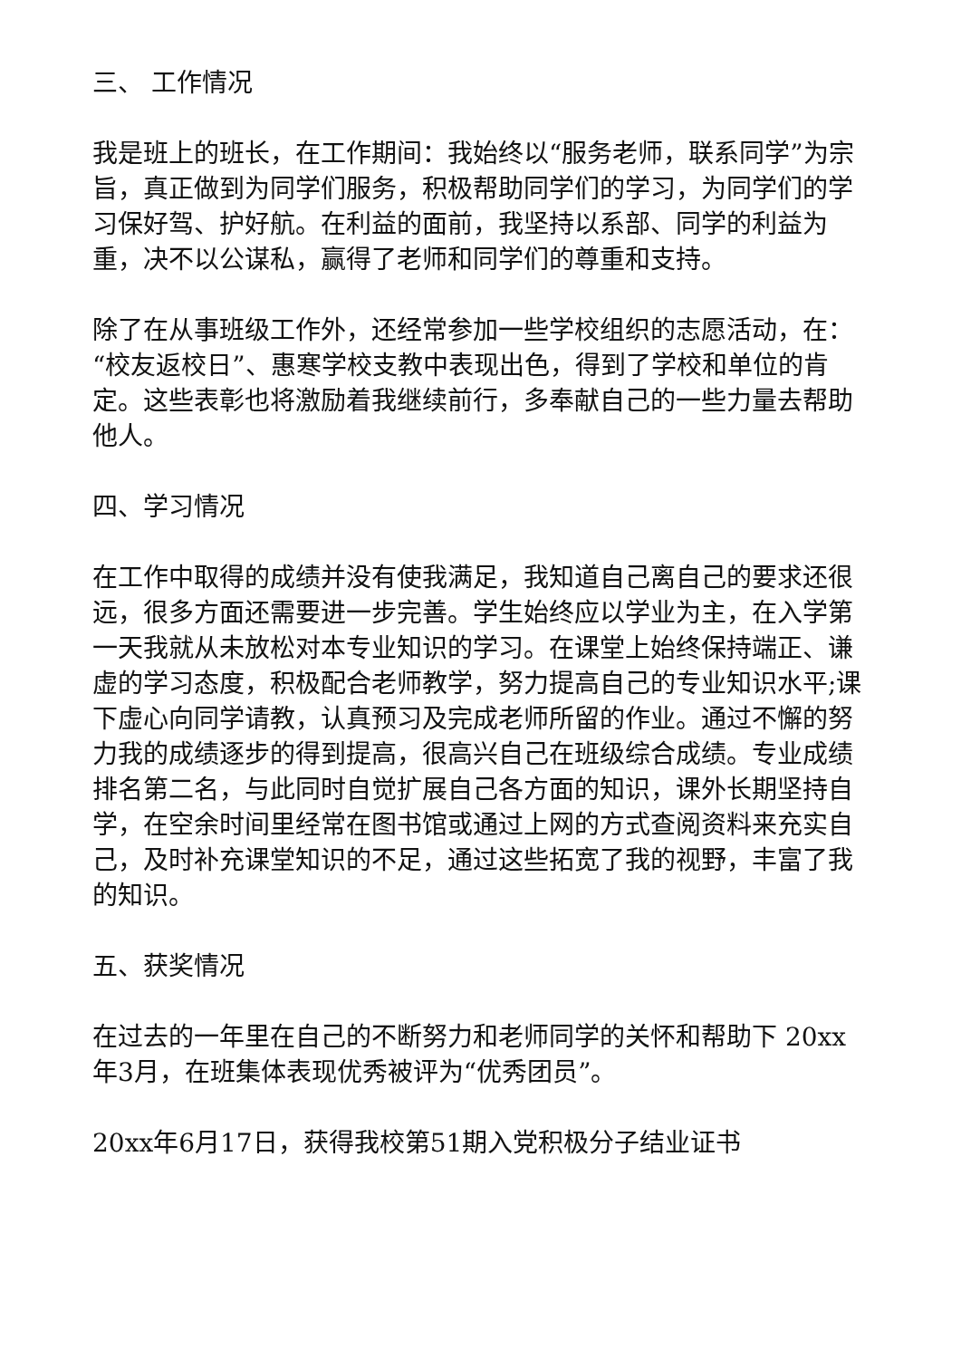三、 工作情况
我是班上的班长，在工作期间：我始终以“服务老师，联系同学”为宗旨，真正做到为同学们服务，积极帮助同学们的学习，为同学们的学习保好驾、护好航。在利益的面前，我坚持以系部、同学的利益为重，决不以公谋私，赢得了老师和同学们的尊重和支持。
除了在从事班级工作外，还经常参加一些学校组织的志愿活动，在：“校友返校日”、惠寒学校支教中表现出色，得到了学校和单位的肯定。这些表彰也将激励着我继续前行，多奉献自己的一些力量去帮助他人。
四、学习情况
在工作中取得的成绩并没有使我满足，我知道自己离自己的要求还很远，很多方面还需要进一步完善。学生始终应以学业为主，在入学第一天我就从未放松对本专业知识的学习。在课堂上始终保持端正、谦虚的学习态度，积极配合老师教学，努力提高自己的专业知识水平;课下虚心向同学请教，认真预习及完成老师所留的作业。通过不懈的努力我的成绩逐步的得到提高，很高兴自己在班级综合成绩。专业成绩排名第二名，与此同时自觉扩展自己各方面的知识，课外长期坚持自学，在空余时间里经常在图书馆或通过上网的方式查阅资料来充实自己，及时补充课堂知识的不足，通过这些拓宽了我的视野，丰富了我的知识。
五、获奖情况
在过去的一年里在自己的不断努力和老师同学的关怀和帮助下 20xx年3月，在班集体表现优秀被评为“优秀团员”。
20xx年6月17日，获得我校第51期入党积极分子结业证书